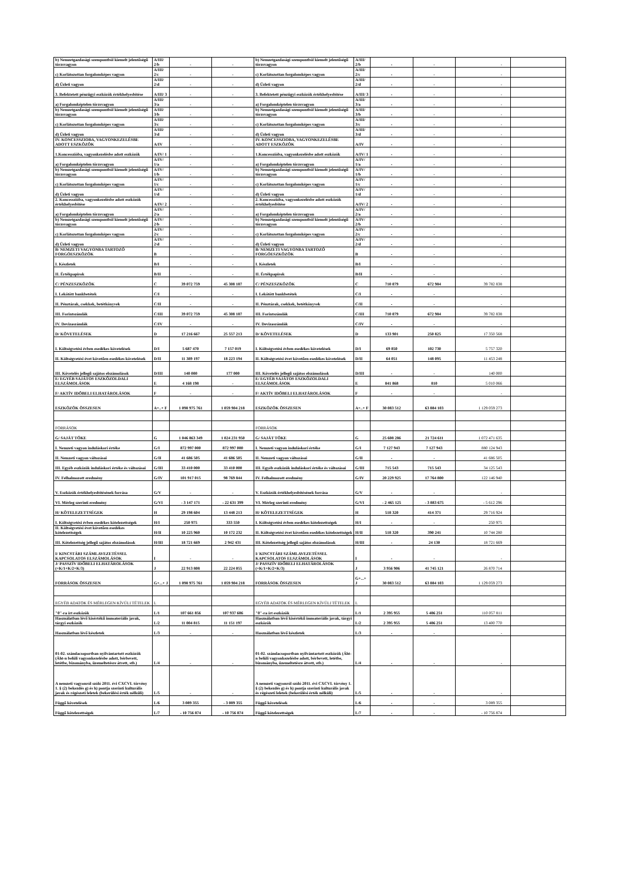| b) Nemzetgazdasági szempontból kiemelt jelentőségű törzsvagyon | A/III/ 2/b | - | - | b) Nemzetgazdasági szempontból kiemelt jelentőségű törzsvagyon | A/III/ 2/b | - | - | - | |
| c) Korlátozottan forgalomképes vagyon | A/III/ 2/c | - | - | c) Korlátozottan forgalomképes vagyon | A/III/ 2/c | - | - | - | |
| d) Üzleti vagyon | A/III/ 2/d | - | - | d) Üzleti vagyon | A/III/ 2/d | - | - | - | |
| 3. Befektetett pénzügyi eszközök értékhelyesbítése | A/III/ 3 | - | - | 3. Befektetett pénzügyi eszközök értékhelyesbítése | A/III/ 3 | - | - | - | |
| a) Forgalomképtelen törzsvagyon | A/III/ 3/a | - | - | a) Forgalomképtelen törzsvagyon | A/III/ 3/a | - | - | - | |
| b) Nemzetgazdasági szempontból kiemelt jelentőségű törzsvagyon | A/III/ 3/b | - | - | b) Nemzetgazdasági szempontból kiemelt jelentőségű törzsvagyon | A/III/ 3/b | - | - | - | |
| c) Korlátozottan forgalomképes vagyon | A/III/ 3/c | - | - | c) Korlátozottan forgalomképes vagyon | A/III/ 3/c | - | - | - | |
| d) Üzleti vagyon | A/III/ 3/d | - | - | d) Üzleti vagyon | A/III/ 3/d | - | - | - | |
| IV. KONCESSZIOBA, VAGYONKEZELÉSBE ADOTT ESZKÖZÖK | A/IV | - | - | IV. KONCESSZIOBA, VAGYONKEZELÉSBE ADOTT ESZKÖZÖK | A/IV | - | - | - | |
| 1.Koncesszióba, vagyonkezelésbe adott eszközök | A/IV/ 1 | - | - | 1.Koncesszióba, vagyonkezelésbe adott eszközök | A/IV/ 1 | - | - | - | |
| a) Forgalomképtelen törzsvagyon | A/IV/ 1/a | - | - | a) Forgalomképtelen törzsvagyon | A/IV/ 1/a | - | - | - | |
| b) Nemzetgazdasági szempontból kiemelt jelentőségű törzsvagyon | A/IV/ 1/b | - | - | b) Nemzetgazdasági szempontból kiemelt jelentőségű törzsvagyon | A/IV/ 1/b | - | - | - | |
| c) Korlátozottan forgalomképes vagyon | A/IV/ 1/c | - | - | c) Korlátozottan forgalomképes vagyon | A/IV/ 1/c | - | - | - | |
| d) Üzleti vagyon | A/IV/ 1/d | - | - | d) Üzleti vagyon | A/IV/ 1/d | - | - | - | |
| 2. Koncesszióba, vagyonkezelésbe adott eszközök értékhelyesbítése | A/IV/ 2 | - | - | 2. Koncesszióba, vagyonkezelésbe adott eszközök értékhelyesbítése | A/IV/ 2 | - | - | - | |
| a) Forgalomképtelen törzsvagyon | A/IV/ 2/a | - | - | a) Forgalomképtelen törzsvagyon | A/IV/ 2/a | - | - | - | |
| b) Nemzetgazdasági szempontból kiemelt jelentőségű törzsvagyon | A/IV/ 2/b | - | - | b) Nemzetgazdasági szempontból kiemelt jelentőségű törzsvagyon | A/IV/ 2/b | - | - | - | |
| c) Korlátozottan forgalomképes vagyon | A/IV/ 2/c | - | - | c) Korlátozottan forgalomképes vagyon | A/IV/ 2/c | - | - | - | |
| d) Üzleti vagyon | A/IV/ 2/d | - | - | d) Üzleti vagyon | A/IV/ 2/d | - | - | - | |
| B/ NEMZETI VAGYONBA TARTOZÓ FORGÓESZKÖZÖK | B | - | - | B/ NEMZETI VAGYONBA TARTOZÓ FORGÓESZKÖZÖK | B | - | - | - | |
| I. Készletek | B/I | - | - | I. Készletek | B/I | - | - | - | |
| II. Értékpapírok | B/II | - | - | II. Értékpapírok | B/II | - | - | - | |
| C/ PÉNZESZKÖZÖK | C | 39 072 759 | 45 308 187 | C/ PÉNZESZKÖZÖK | C | 710 079 | 672 984 | 39 782 838 | |
| I. Lekötött bankbetétek | C/I | - | - | I. Lekötött bankbetétek | C/I | - | - | - | |
| II. Pénztárak, csekkek, betétkönyvek | C/II | - | - | II. Pénztárak, csekkek, betétkönyvek | C/II | - | - | - | |
| III. Forintszámlák | C/III | 39 072 759 | 45 308 187 | III. Forintszámlák | C/III | 710 079 | 672 984 | 39 782 838 | |
| IV. Devizaszámlák | C/IV | - | - | IV. Devizaszámlák | C/IV | - | - | - | |
| D/ KÖVETELÉSEK | D | 17 216 667 | 25 557 213 | D/ KÖVETELÉSEK | D | 133 901 | 250 825 | 17 350 568 | |
| I. Költségvetési évben esedékes követelések | D/I | 5 687 470 | 7 157 019 | I. Költségvetési évben esedékes követelések | D/I | 69 850 | 102 730 | 5 757 320 | |
| II. Költségvetési évet követően esedékes követelések | D/II | 11 389 197 | 18 223 194 | II. Költségvetési évet követően esedékes követelések | D/II | 64 051 | 148 095 | 11 453 248 | |
| III. Követelés jellegű sajátos elszámolások | D/III | 140 000 | 177 000 | III. Követelés jellegű sajátos elszámolások | D/III | - | - | 140 000 | |
| E/ EGYÉB SAJÁTOS ESZKÖZOLDALI ELSZÁMOLÁSOK | E | 4 168 198 | - | E/ EGYÉB SAJÁTOS ESZKÖZOLDALI ELSZÁMOLÁSOK | E | 841 868 | 810 | 5 010 066 | |
| F/ AKTÍV IDŐBELI ELHATÁROLÁSOK | F | - | - | F/ AKTÍV IDŐBELI ELHATÁROLÁSOK | F | - | - | - | |
| ESZKÖZÖK ÖSSZESEN | A+..+ F | 1 098 975 761 | 1 059 904 218 | ESZKÖZÖK ÖSSZESEN | A+..+ F | 30 083 512 | 63 884 103 | 1 129 059 273 | |
| FORRÁSOK | | | | FORRÁSOK | | | | | |
| G/ SAJÁT TŐKE | G | 1 046 863 349 | 1 024 231 950 | G/ SAJÁT TŐKE | G | 25 608 286 | 21 724 611 | 1 072 471 635 | |
| I. Nemzeti vagyon induláskori értéke | G/I | 872 997 000 | 872 997 000 | I. Nemzeti vagyon induláskori értéke | G/I | 7 127 943 | 7 127 943 | 880 124 943 | |
| II. Nemzeti vagyon változásai | G/II | 41 686 505 | 41 686 505 | II. Nemzeti vagyon változásai | G/II | - | - | 41 686 505 | |
| III. Egyéb eszközök induláskori értéke és változásai | G/III | 33 410 000 | 33 410 000 | III. Egyéb eszközök induláskori értéke és változásai | G/III | 715 543 | 715 543 | 34 125 543 | |
| IV. Felhalmozott eredmény | G/IV | 101 917 015 | 98 769 844 | IV. Felhalmozott eredmény | G/IV | 20 229 925 | 17 764 800 | 122 146 940 | |
| V. Eszközök értékhelyesbítésének forrása | G/V | - | - | V. Eszközök értékhelyesbítésének forrása | G/V | - | - | - | |
| VI. Mérleg szerinti eredmény | G/VI | - 3 147 171 | - 22 631 399 | VI. Mérleg szerinti eredmény | G/VI | - 2 465 125 | - 3 883 675 | - 5 612 296 | |
| H/ KÖTELEZETTSÉGEK | H | 29 198 604 | 13 448 213 | H/ KÖTELEZETTSÉGEK | H | 518 320 | 414 371 | 29 716 924 | |
| I. Költségvetési évben esedékes kötelezettségek | H/I | 250 975 | 333 550 | I. Költségvetési évben esedékes kötelezettségek | H/I | - | - | 250 975 | |
| II. Költségvetési évet követően esedékes kötelezettségek | H/II | 10 225 960 | 10 172 232 | II. Költségvetési évet követően esedékes kötelezettségek | H/II | 518 320 | 390 241 | 10 744 280 | |
| III. Kötelezettség jellegű sajátos elszámolások | H/III | 18 721 669 | 2 942 431 | III. Kötelezettség jellegű sajátos elszámolások | H/III | - | 24 130 | 18 721 669 | |
| I/ KINCSTÁRI SZÁMLAVEZETÉSSEL KAPCSOLATOS ELSZÁMOLÁSOK | I | - | - | I/ KINCSTÁRI SZÁMLAVEZETÉSSEL KAPCSOLATOS ELSZÁMOLÁSOK | I | - | - | - | |
| J/ PASSZÍV IDŐBELI ELHATÁROLÁSOK (=K/1+K/2+K/3) | J | 22 913 808 | 22 224 055 | J/ PASSZÍV IDŐBELI ELHATÁROLÁSOK (=K/1+K/2+K/3) | J | 3 956 906 | 41 745 121 | 26 870 714 | |
| FORRÁSOK ÖSSZESEN | G+...+ J | 1 098 975 761 | 1 059 904 218 | FORRÁSOK ÖSSZESEN | G+...+ J | 30 083 512 | 63 884 103 | 1 129 059 273 | |
| EGYÉB ADATOK ÉS MÉRLEGEN KÍVÜLI TÉTELEK | L | | | EGYÉB ADATOK ÉS MÉRLEGEN KÍVÜLI TÉTELEK | L | | | | |
| "0"-ra írt eszközök | L/1 | 107 661 856 | 107 937 606 | "0"-ra írt eszközök | L/1 | 2 395 955 | 5 486 251 | 110 057 811 | |
| Használatban lévő kisértékű immateriális javak, tárgyi eszközök | L/2 | 11 004 815 | 11 151 197 | Használatban lévő kisértékű immateriális javak, tárgyi eszközök | L/2 | 2 395 955 | 5 486 251 | 13 400 770 | |
| Használatban lévő készletek | L/3 | - | - | Használatban lévő készletek | L/3 | - | - | - | |
| 01-02. számlacsoportban nyilvántartott eszközök (Áht-n belüli vagyonkezelésbe adott, bérbevett, letétbe, bizományba, üzemeltetésre átvett, stb.) | L/4 | - | - | 01-02. számlacsoportban nyilvántartott eszközök (Áht-n belüli vagyonkezelésbe adott, bérbevett, letétbe, bizományba, üzemeltetésre átvett, stb.) | L/4 | - | - | - | |
| A nemzeti vagyonról szóló 2011. évi CXCVI. törvény 1. § (2) bekezdés g) és h) pontja szerinti kulturális javak és régészeti leletek (bekerülési érték nélküli) | L/5 | - | - | A nemzeti vagyonról szóló 2011. évi CXCVI. törvény 1. § (2) bekezdés g) és h) pontja szerinti kulturális javak és régészeti leletek (bekerülési érték nélküli) | L/5 | - | - | - | |
| Függő követelések | L/6 | 3 089 355 | - 3 089 355 | Függő követelések | L/6 | - | - | 3 089 355 | |
| Függő kötelezettségek | L/7 | - 10 756 874 | - 10 756 874 | Függő kötelezettségek | L/7 | - | - | - 10 756 874 | |